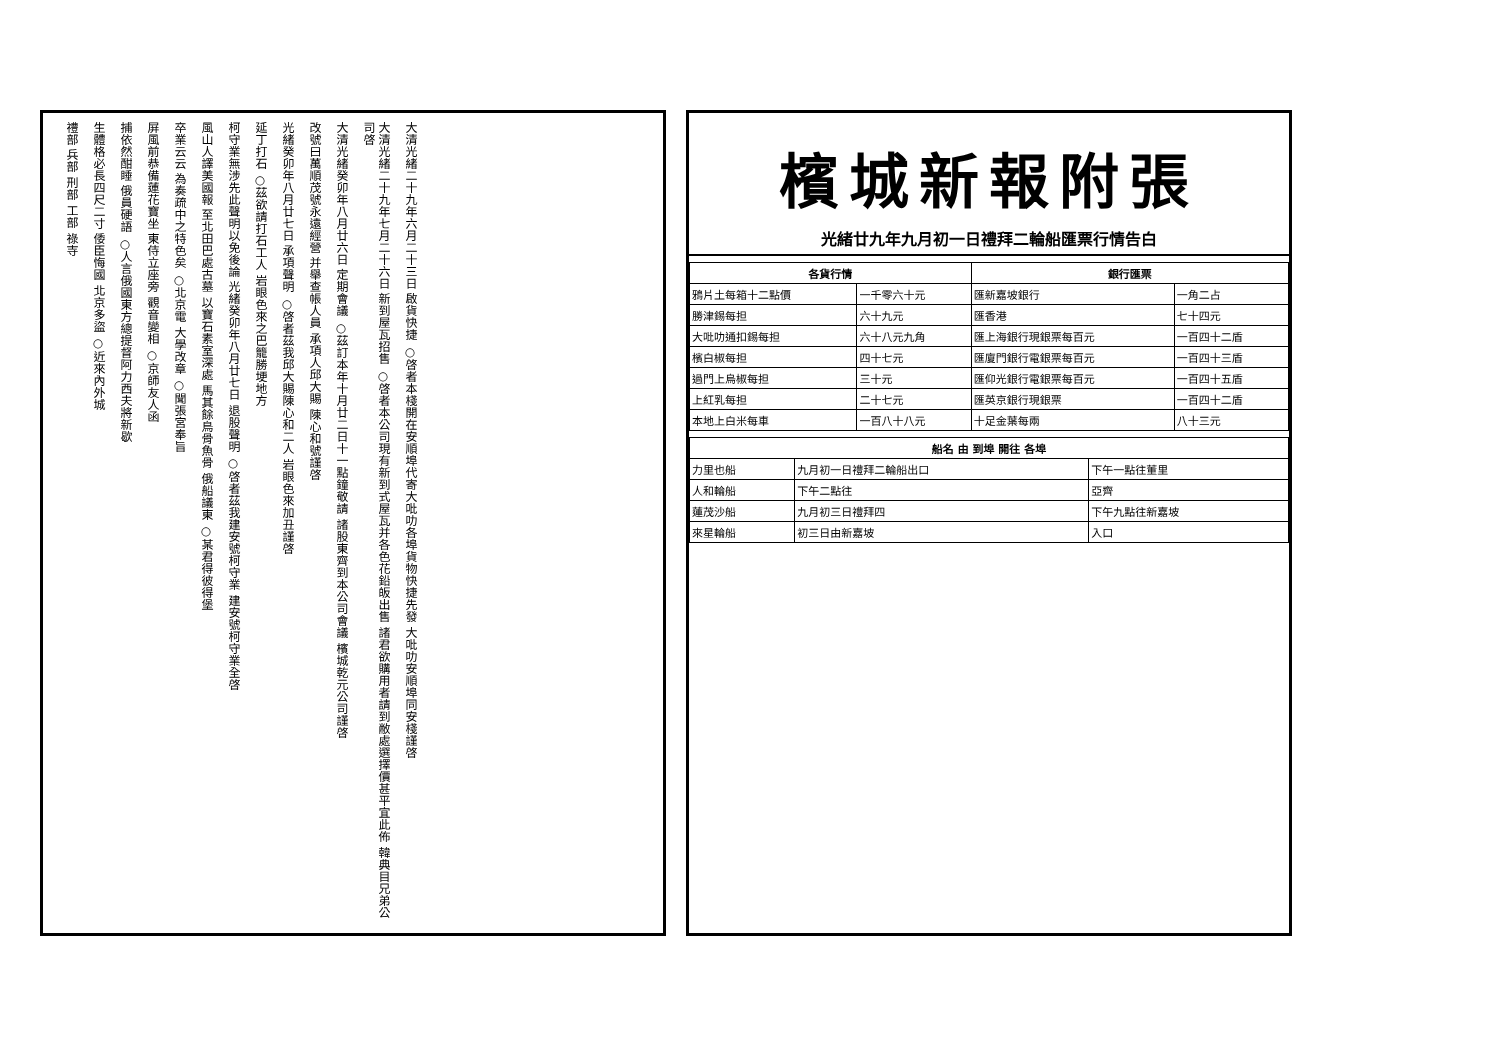大清光緒二十九年六月二十三日 啟貨快捷 ○啓者本棧開在安順埠代寄大吡叻各埠貨物快捷先發 大吡叻安順埠同安棧謹啓
大清光緒二十九年七月二十六日 新到屋瓦招售 ○啓者本公司現有新到式屋瓦并各色花鉛皈出售 諸君欲購用者請到敝處選擇價甚平宜此佈 韓典目兄弟公司啓
大清光緒癸卯年八月廿六日 定期會議 ○茲訂本年十月廿二日十一點鐘敬請 諸股東齊到本公司會議 檳城乾元公司謹啓
改號曰萬順茂號永遠經營 并舉查帳人員 承項人邱大賜 陳心和號謹啓
光緒癸卯年八月廿七日 承項聲明 ○啓者茲我邱大賜陳心和二人 岩眼色來加丑謹啓
延丁打石 ○茲欲請打石工人 岩眼色來之巴籠勝埂地方
柯守業無涉先此聲明以免後論 光緒癸卯年八月廿七日 退股聲明 ○啓者茲我建安號柯守業 建安號柯守業全啓
風山人譯美國報 至北田巴處古墓 以寶石素室深處 馬其餘鳥骨魚骨 俄船議東 ○某君得彼得堡
卒業云云 為奏疏中之特色矣 ○北京電 大學改章 ○聞張宮奉旨
屏風前恭備蓮花寶坐 東侍立座旁 觀音變相 ○京師友人函
捕依然酣睡 俄員硬語 ○人言俄國東方總提督阿力西夫將新歇
生體格必長四尺二寸 倭臣悔國 北京多盜 ○近來內外城
禮部 兵部 刑部 工部 祿寺
檳城新報附張
光緒廿九年九月初一日禮拜二輪船匯票行情告白
| 各貨行情 | | 銀行匯票 | |
| --- | --- | --- | --- |
| 鴉片土每箱十二點價 | 一千零六十元 | 匯新嘉坡銀行 | 一角二占 |
| 勝津錫每担 | 六十九元 | 匯香港 | 七十四元 |
| 大吡叻通扣錫每担 | 六十八元九角 | 匯上海銀行現銀票每百元 | 一百四十二盾 |
| 檳白椒每担 | 四十七元 | 匯廈門銀行電銀票每百元 | 一百四十三盾 |
| 過門上烏椒每担 | 三十元 | 匯仰光銀行電銀票每百元 | 一百四十五盾 |
| 上紅乳每担 | 二十七元 | 匯英京銀行現銀票 | 一百四十二盾 |
| 本地上白米每車 | 一百八十八元 | 十足金葉每兩 | 八十三元 |
| 船名 由 到埠 開往 各埠 | | |
| --- | --- | --- |
| 力里也船 | 九月初一日禮拜二輪船出口 | 下午一點往董里 |
| 人和輪船 | 下午二點往 | 亞齊 |
| 蓮茂沙船 | 九月初三日禮拜四 | 下午九點往新嘉坡 |
| 來星輪船 | 初三日由新嘉坡 | 入口 |